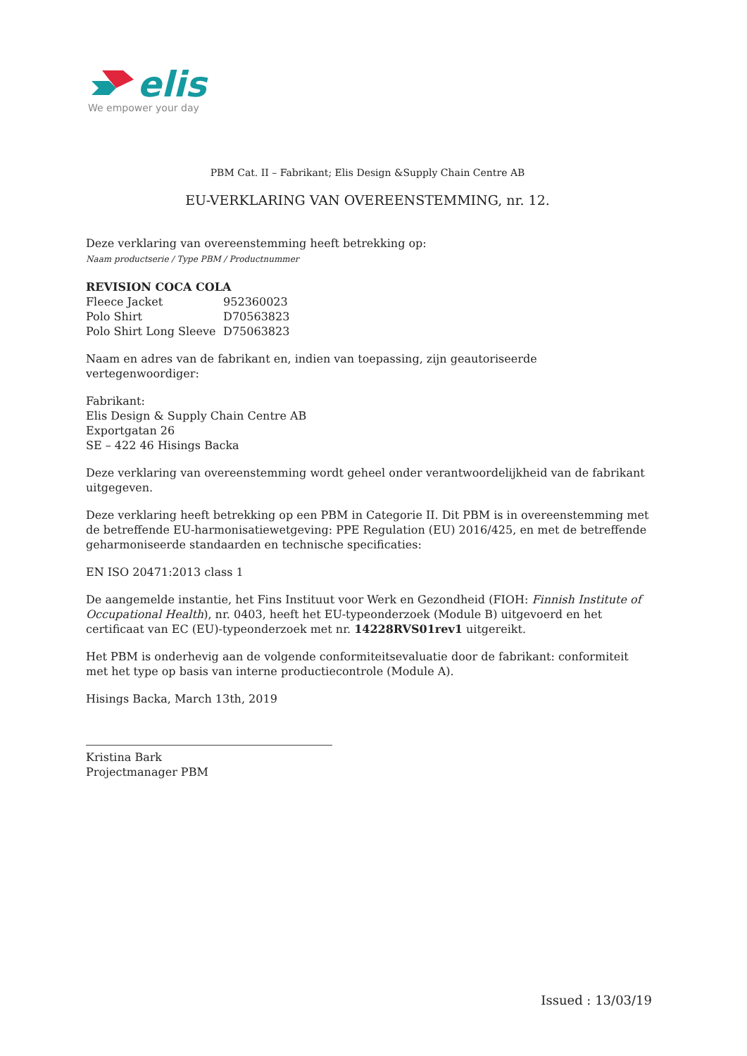elis
We empower your day
PBM Cat. II – Fabrikant; Elis Design &Supply Chain Centre AB
EU-VERKLARING VAN OVEREENSTEMMING, nr. 12.
Deze verklaring van overeenstemming heeft betrekking op:
Naam productserie / Type PBM / Productnummer
REVISION COCA COLA
Fleece Jacket 952360023
Polo Shirt D70563823
Polo Shirt Long Sleeve D75063823
Naam en adres van de fabrikant en, indien van toepassing, zijn geautoriseerde vertegenwoordiger:
Fabrikant:
Elis Design & Supply Chain Centre AB
Exportgatan 26
SE – 422 46 Hisings Backa
Deze verklaring van overeenstemming wordt geheel onder verantwoordelijkheid van de fabrikant uitgegeven.
Deze verklaring heeft betrekking op een PBM in Categorie II. Dit PBM is in overeenstemming met de betreffende EU-harmonisatiewetgeving: PPE Regulation (EU) 2016/425, en met de betreffende geharmoniseerde standaarden en technische specificaties:
EN ISO 20471:2013 class 1
De aangemelde instantie, het Fins Instituut voor Werk en Gezondheid (FIOH: Finnish Institute of Occupational Health), nr. 0403, heeft het EU-typeonderzoek (Module B) uitgevoerd en het certificaat van EC (EU)-typeonderzoek met nr. 14228RVS01rev1 uitgereikt.
Het PBM is onderhevig aan de volgende conformiteitsevaluatie door de fabrikant: conformiteit met het type op basis van interne productiecontrole (Module A).
Hisings Backa, March 13th, 2019
Kristina Bark
Projectmanager PBM
Issued : 13/03/19